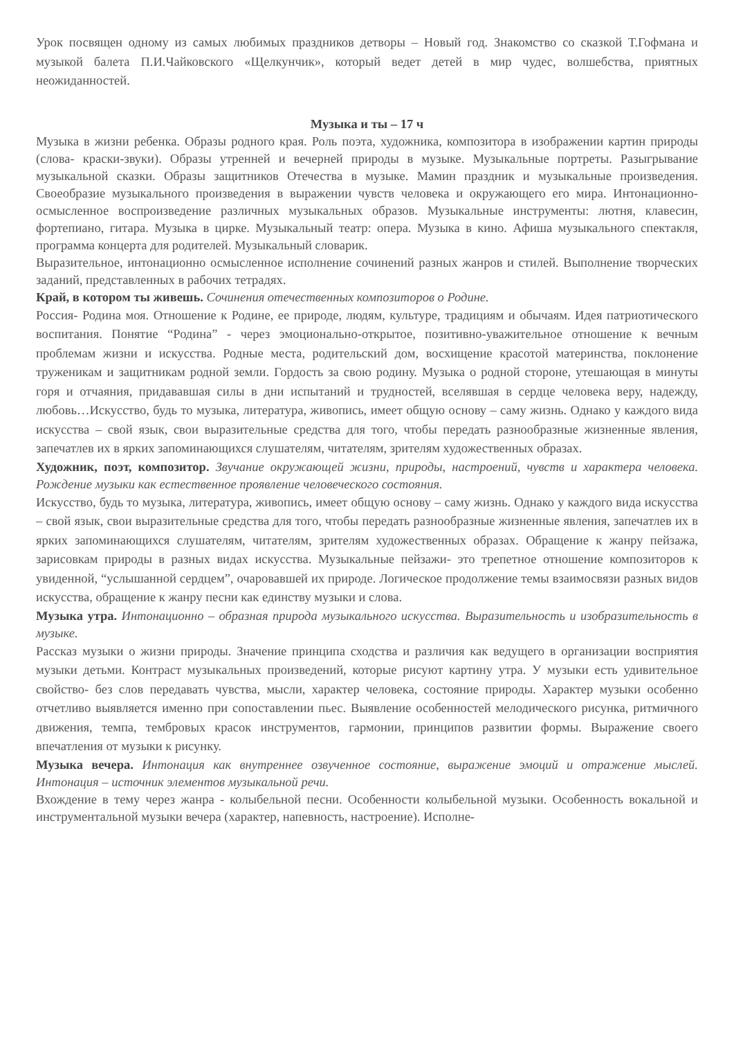Урок посвящен одному из самых любимых праздников детворы – Новый год. Знакомство со сказкой Т.Гофмана и музыкой балета П.И.Чайковского «Щелкунчик», который ведет детей в мир чудес, волшебства, приятных неожиданностей.
Музыка и ты – 17 ч
Музыка в жизни ребенка. Образы родного края. Роль поэта, художника, композитора в изображении картин природы (слова- краски-звуки). Образы утренней и вечерней природы в музыке. Музыкальные портреты. Разыгрывание музыкальной сказки. Образы защитников Отечества в музыке. Мамин праздник и музыкальные произведения. Своеобразие музыкального произведения в выражении чувств человека и окружающего его мира. Интонационно-осмысленное воспроизведение различных музыкальных образов. Музыкальные инструменты: лютня, клавесин, фортепиано, гитара. Музыка в цирке. Музыкальный театр: опера. Музыка в кино. Афиша музыкального спектакля, программа концерта для родителей. Музыкальный словарик.
Выразительное, интонационно осмысленное исполнение сочинений разных жанров и стилей. Выполнение творческих заданий, представленных в рабочих тетрадях.
Край, в котором ты живешь. Сочинения отечественных композиторов о Родине.
Россия- Родина моя. Отношение к Родине, ее природе, людям, культуре, традициям и обычаям. Идея патриотического воспитания. Понятие “Родина” - через эмоционально-открытое, позитивно-уважительное отношение к вечным проблемам жизни и искусства. Родные места, родительский дом, восхищение красотой материнства, поклонение труженикам и защитникам родной земли. Гордость за свою родину. Музыка о родной стороне, утешающая в минуты горя и отчаяния, придававшая силы в дни испытаний и трудностей, вселявшая в сердце человека веру, надежду, любовь…Искусство, будь то музыка, литература, живопись, имеет общую основу – саму жизнь. Однако у каждого вида искусства – свой язык, свои выразительные средства для того, чтобы передать разнообразные жизненные явления, запечатлев их в ярких запоминающихся слушателям, читателям, зрителям художественных образах.
Художник, поэт, композитор. Звучание окружающей жизни, природы, настроений, чувств и характера человека. Рождение музыки как естественное проявление человеческого состояния.
Искусство, будь то музыка, литература, живопись, имеет общую основу – саму жизнь. Однако у каждого вида искусства – свой язык, свои выразительные средства для того, чтобы передать разнообразные жизненные явления, запечатлев их в ярких запоминающихся слушателям, читателям, зрителям художественных образах. Обращение к жанру пейзажа, зарисовкам природы в разных видах искусства. Музыкальные пейзажи- это трепетное отношение композиторов к увиденной, “услышанной сердцем”, очаровавшей их природе. Логическое продолжение темы взаимосвязи разных видов искусства, обращение к жанру песни как единству музыки и слова.
Музыка утра. Интонационно – образная природа музыкального искусства. Выразительность и изобразительность в музыке.
Рассказ музыки о жизни природы. Значение принципа сходства и различия как ведущего в организации восприятия музыки детьми. Контраст музыкальных произведений, которые рисуют картину утра. У музыки есть удивительное свойство- без слов передавать чувства, мысли, характер человека, состояние природы. Характер музыки особенно отчетливо выявляется именно при сопоставлении пьес. Выявление особенностей мелодического рисунка, ритмичного движения, темпа, тембровых красок инструментов, гармонии, принципов развитии формы. Выражение своего впечатления от музыки к рисунку.
Музыка вечера. Интонация как внутреннее озвученное состояние, выражение эмоций и отражение мыслей. Интонация – источник элементов музыкальной речи.
Вхождение в тему через жанра - колыбельной песни. Особенности колыбельной музыки. Особенность вокальной и инструментальной музыки вечера (характер, напевность, настроение). Исполне-